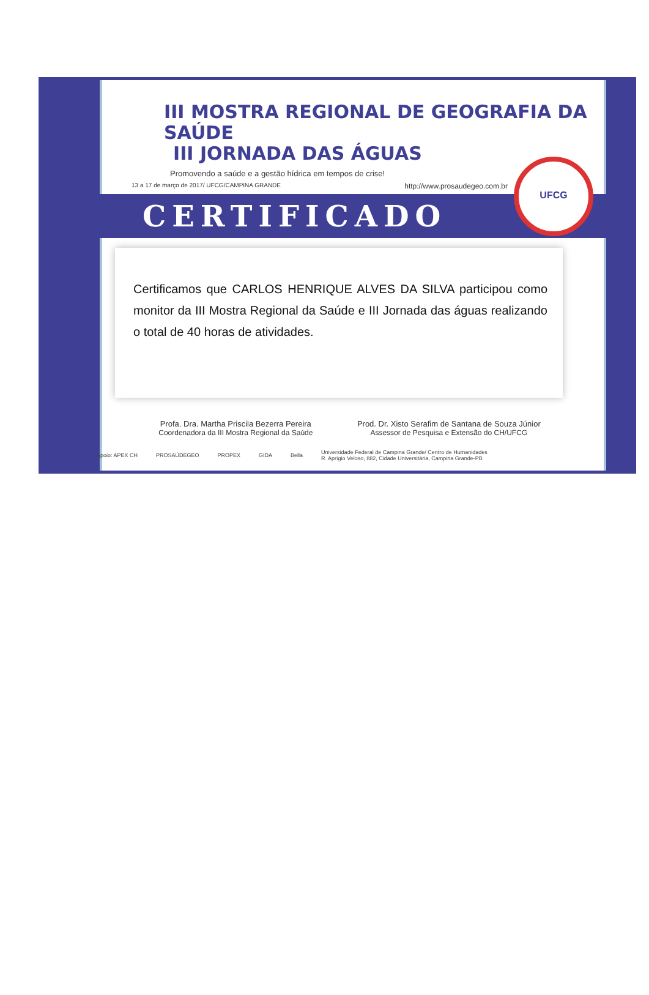III MOSTRA REGIONAL DE GEOGRAFIA DA SAÚDE
III JORNADA DAS ÁGUAS
Promovendo a saúde e a gestão hídrica em tempos de crise!
13 a 17 de março de 2017/ UFCG/CAMPINA GRANDE http://www.prosaudegeo.com.br
CERTIFICADO
UFCG
Certificamos que CARLOS HENRIQUE ALVES DA SILVA participou como monitor da III Mostra Regional da Saúde e III Jornada das águas realizando o total de 40 horas de atividades.
Profa. Dra. Martha Priscila Bezerra Pereira
Coordenadora da III Mostra Regional da Saúde
Prod. Dr. Xisto Serafim de Santana de Souza Júnior
Assessor de Pesquisa e Extensão do CH/UFCG
Apoio: APEX CH PROSAÚDEGEO PROPEX GIDA Bella Universidade Federal de Campina Grande/ Centro de Humanidades
R. Aprígio Veloso, 882, Cidade Universitária, Campina Grande-PB